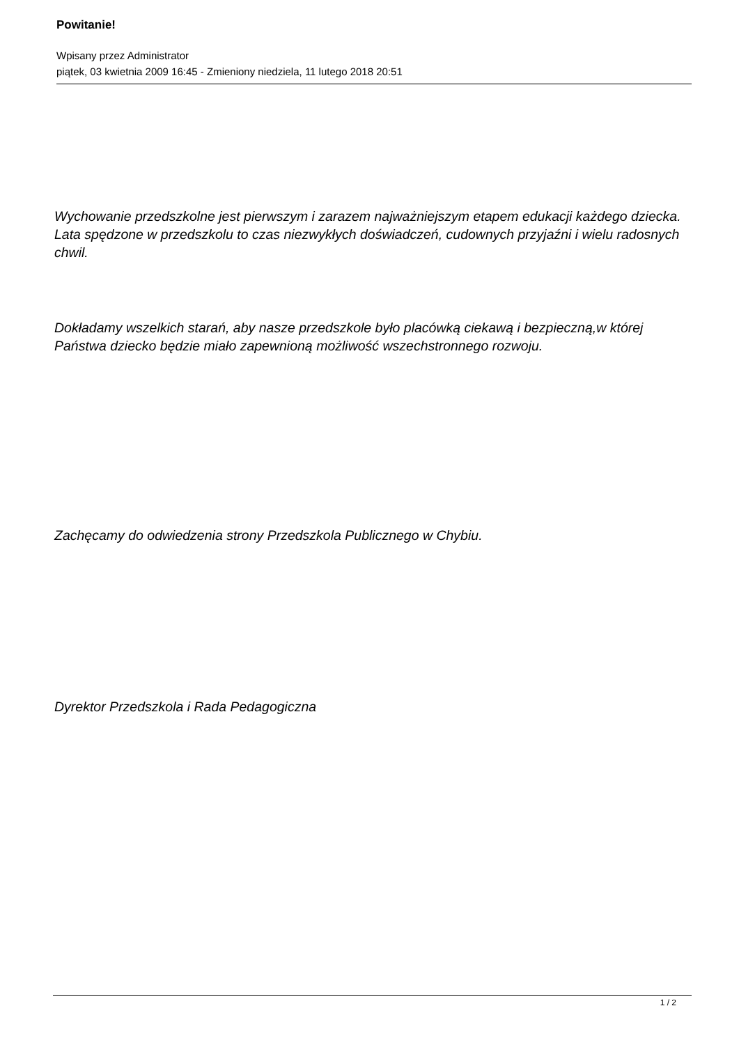Powitanie!
Wpisany przez Administrator
piątek, 03 kwietnia 2009 16:45 - Zmieniony niedziela, 11 lutego 2018 20:51
Wychowanie przedszkolne jest pierwszym i zarazem najważniejszym etapem edukacji każdego dziecka. Lata spędzone w przedszkolu to czas niezwykłych doświadczeń, cudownych przyjaźni i wielu radosnych chwil.
Dokładamy wszelkich starań, aby nasze przedszkole było placówką ciekawą i bezpieczną,w której Państwa dziecko będzie miało zapewnioną możliwość wszechstronnego rozwoju.
Zachęcamy do odwiedzenia strony Przedszkola Publicznego w Chybiu.
Dyrektor Przedszkola i Rada Pedagogiczna
1 / 2